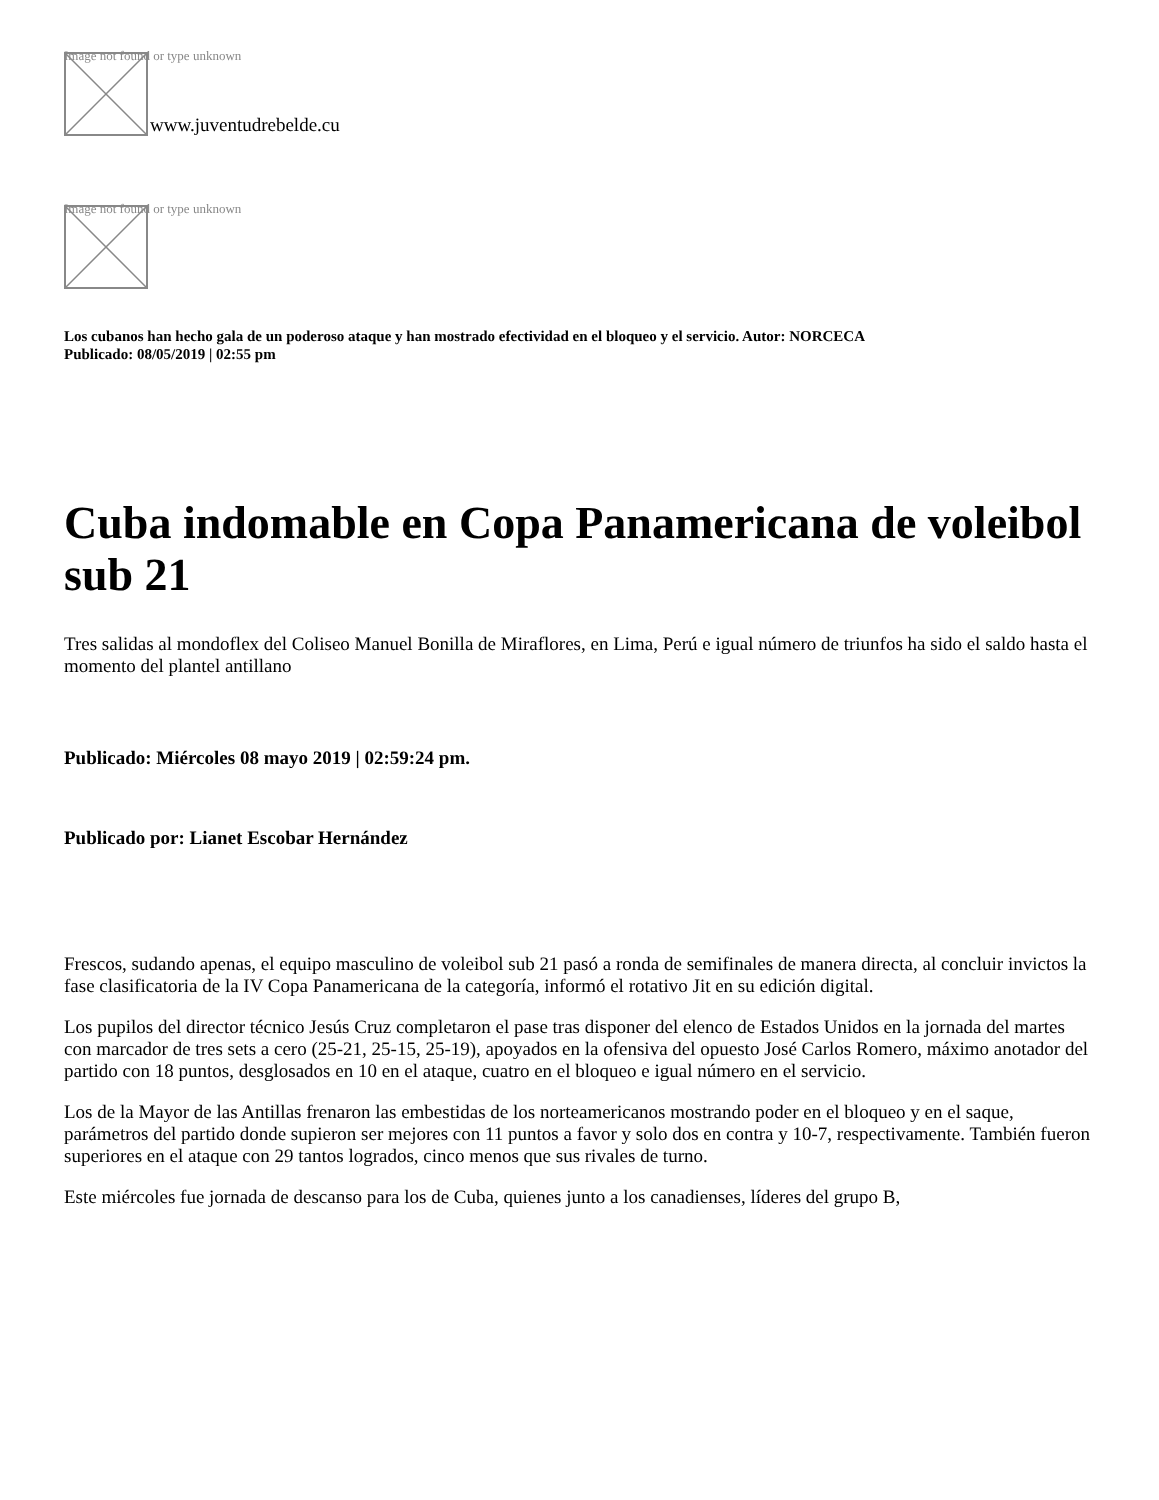Image not found or type unknown www.juventudrebelde.cu
Image not found or type unknown
Los cubanos han hecho gala de un poderoso ataque y han mostrado efectividad en el bloqueo y el servicio. Autor: NORCECA
Publicado: 08/05/2019 | 02:55 pm
Cuba indomable en Copa Panamericana de voleibol sub 21
Tres salidas al mondoflex del Coliseo Manuel Bonilla de Miraflores, en Lima, Perú e igual número de triunfos ha sido el saldo hasta el momento del plantel antillano
Publicado: Miércoles 08 mayo 2019 | 02:59:24 pm.
Publicado por: Lianet Escobar Hernández
Frescos, sudando apenas, el equipo masculino de voleibol sub 21 pasó a ronda de semifinales de manera directa, al concluir invictos la fase clasificatoria de la IV Copa Panamericana de la categoría, informó el rotativo Jit en su edición digital.
Los pupilos del director técnico Jesús Cruz completaron el pase tras disponer del elenco de Estados Unidos en la jornada del martes con marcador de tres sets a cero (25-21, 25-15, 25-19), apoyados en la ofensiva del opuesto José Carlos Romero, máximo anotador del partido con 18 puntos, desglosados en 10 en el ataque, cuatro en el bloqueo e igual número en el servicio.
Los de la Mayor de las Antillas frenaron las embestidas de los norteamericanos mostrando poder en el bloqueo y en el saque, parámetros del partido donde supieron ser mejores con 11 puntos a favor y solo dos en contra y 10-7, respectivamente. También fueron superiores en el ataque con 29 tantos logrados, cinco menos que sus rivales de turno.
Este miércoles fue jornada de descanso para los de Cuba, quienes junto a los canadienses, líderes del grupo B,